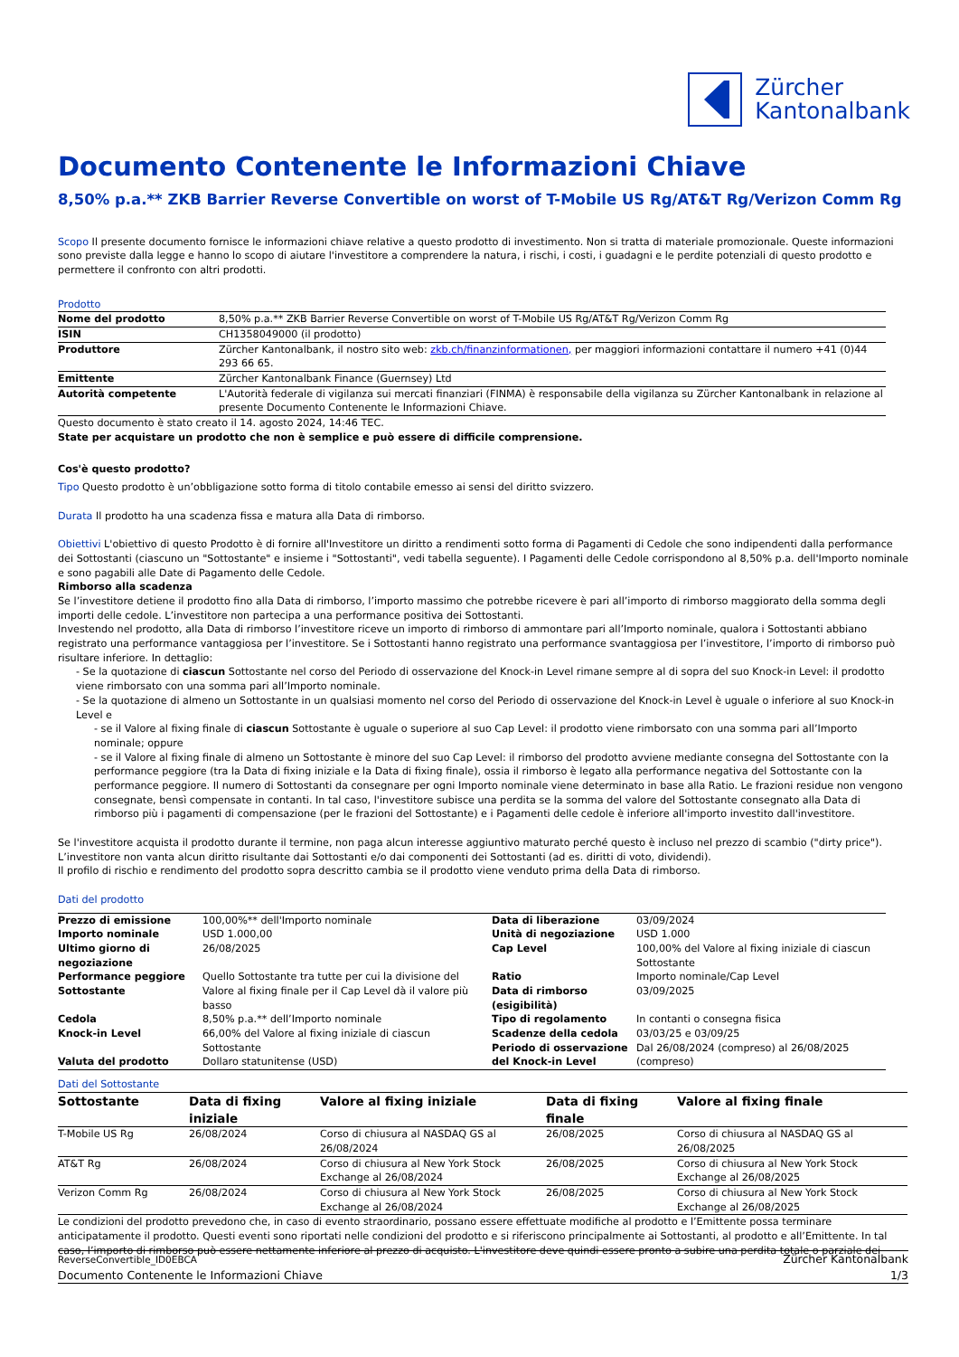Zürcher
Kantonalbank
Documento Contenente le Informazioni Chiave
8,50% p.a.** ZKB Barrier Reverse Convertible on worst of T-Mobile US Rg/AT&T Rg/Verizon Comm Rg
Scopo Il presente documento fornisce le informazioni chiave relative a questo prodotto di investimento. Non si tratta di materiale promozionale. Queste informazioni sono previste dalla legge e hanno lo scopo di aiutare l'investitore a comprendere la natura, i rischi, i costi, i guadagni e le perdite potenziali di questo prodotto e permettere il confronto con altri prodotti.
Prodotto
| Nome del prodotto | 8,50% p.a.** ZKB Barrier Reverse Convertible on worst of T-Mobile US Rg/AT&T Rg/Verizon Comm Rg |
| ISIN | CH1358049000 (il prodotto) |
| Produttore | Zürcher Kantonalbank, il nostro sito web: zkb.ch/finanzinformationen, per maggiori informazioni contattare il numero +41 (0)44 293 66 65. |
| Emittente | Zürcher Kantonalbank Finance (Guernsey) Ltd |
| Autorità competente | L'Autorità federale di vigilanza sui mercati finanziari (FINMA) è responsabile della vigilanza su Zürcher Kantonalbank in relazione al presente Documento Contenente le Informazioni Chiave. |
Questo documento è stato creato il 14. agosto 2024, 14:46 TEC.
State per acquistare un prodotto che non è semplice e può essere di difficile comprensione.
Cos'è questo prodotto?
Tipo Questo prodotto è un’obbligazione sotto forma di titolo contabile emesso ai sensi del diritto svizzero.
Durata Il prodotto ha una scadenza fissa e matura alla Data di rimborso.
Obiettivi L'obiettivo di questo Prodotto è di fornire all'Investitore un diritto a rendimenti sotto forma di Pagamenti di Cedole che sono indipendenti dalla performance dei Sottostanti (ciascuno un "Sottostante" e insieme i "Sottostanti", vedi tabella seguente). I Pagamenti delle Cedole corrispondono al 8,50% p.a. dell'Importo nominale e sono pagabili alle Date di Pagamento delle Cedole.
Rimborso alla scadenza
Se l’investitore detiene il prodotto fino alla Data di rimborso, l’importo massimo che potrebbe ricevere è pari all’importo di rimborso maggiorato della somma degli importi delle cedole. L’investitore non partecipa a una performance positiva dei Sottostanti.
Investendo nel prodotto, alla Data di rimborso l’investitore riceve un importo di rimborso di ammontare pari all’Importo nominale, qualora i Sottostanti abbiano registrato una performance vantaggiosa per l’investitore. Se i Sottostanti hanno registrato una performance svantaggiosa per l’investitore, l’importo di rimborso può risultare inferiore. In dettaglio:
- Se la quotazione di ciascun Sottostante nel corso del Periodo di osservazione del Knock-in Level rimane sempre al di sopra del suo Knock-in Level: il prodotto viene rimborsato con una somma pari all’Importo nominale.
- Se la quotazione di almeno un Sottostante in un qualsiasi momento nel corso del Periodo di osservazione del Knock-in Level è uguale o inferiore al suo Knock-in Level e
- se il Valore al fixing finale di ciascun Sottostante è uguale o superiore al suo Cap Level: il prodotto viene rimborsato con una somma pari all’Importo nominale; oppure
- se il Valore al fixing finale di almeno un Sottostante è minore del suo Cap Level: il rimborso del prodotto avviene mediante consegna del Sottostante con la performance peggiore (tra la Data di fixing iniziale e la Data di fixing finale), ossia il rimborso è legato alla performance negativa del Sottostante con la performance peggiore. Il numero di Sottostanti da consegnare per ogni Importo nominale viene determinato in base alla Ratio. Le frazioni residue non vengono consegnate, bensì compensate in contanti. In tal caso, l'investitore subisce una perdita se la somma del valore del Sottostante consegnato alla Data di rimborso più i pagamenti di compensazione (per le frazioni del Sottostante) e i Pagamenti delle cedole è inferiore all'importo investito dall'investitore.
Se l'investitore acquista il prodotto durante il termine, non paga alcun interesse aggiuntivo maturato perché questo è incluso nel prezzo di scambio ("dirty price"). L’investitore non vanta alcun diritto risultante dai Sottostanti e/o dai componenti dei Sottostanti (ad es. diritti di voto, dividendi).
Il profilo di rischio e rendimento del prodotto sopra descritto cambia se il prodotto viene venduto prima della Data di rimborso.
Dati del prodotto
| Prezzo di emissione | 100,00%** dell'Importo nominale | Data di liberazione | 03/09/2024 |
| Importo nominale | USD 1.000,00 | Unità di negoziazione | USD 1.000 |
| Ultimo giorno di negoziazione | 26/08/2025 | Cap Level | 100,00% del Valore al fixing iniziale di ciascun Sottostante |
| Performance peggiore Sottostante | Quello Sottostante tra tutte per cui la divisione del Valore al fixing finale per il Cap Level dà il valore più basso | Ratio Data di rimborso (esigibilità) | Importo nominale/Cap Level 03/09/2025 |
| Cedola | 8,50% p.a.** dell’Importo nominale | Tipo di regolamento | In contanti o consegna fisica |
| Knock-in Level | 66,00% del Valore al fixing iniziale di ciascun Sottostante | Scadenze della cedola Periodo di osservazione | 03/03/25 e 03/09/25 Dal 26/08/2024 (compreso) al 26/08/2025 |
| Valuta del prodotto | Dollaro statunitense (USD) | del Knock-in Level | (compreso) |
Dati del Sottostante
| Sottostante | Data di fixing iniziale | Valore al fixing iniziale | Data di fixing finale | Valore al fixing finale |
| --- | --- | --- | --- | --- |
| T-Mobile US Rg | 26/08/2024 | Corso di chiusura al NASDAQ GS al 26/08/2024 | 26/08/2025 | Corso di chiusura al NASDAQ GS al 26/08/2025 |
| AT&T Rg | 26/08/2024 | Corso di chiusura al New York Stock Exchange al 26/08/2024 | 26/08/2025 | Corso di chiusura al New York Stock Exchange al 26/08/2025 |
| Verizon Comm Rg | 26/08/2024 | Corso di chiusura al New York Stock Exchange al 26/08/2024 | 26/08/2025 | Corso di chiusura al New York Stock Exchange al 26/08/2025 |
Le condizioni del prodotto prevedono che, in caso di evento straordinario, possano essere effettuate modifiche al prodotto e l’Emittente possa terminare anticipatamente il prodotto. Questi eventi sono riportati nelle condizioni del prodotto e si riferiscono principalmente ai Sottostanti, al prodotto e all’Emittente. In tal caso, l’importo di rimborso può essere nettamente inferiore al prezzo di acquisto. L'investitore deve quindi essere pronto a subire una perdita totale o parziale dei
ReverseConvertible_ID0EBCA
Documento Contenente le Informazioni Chiave
Zürcher Kantonalbank
1/3